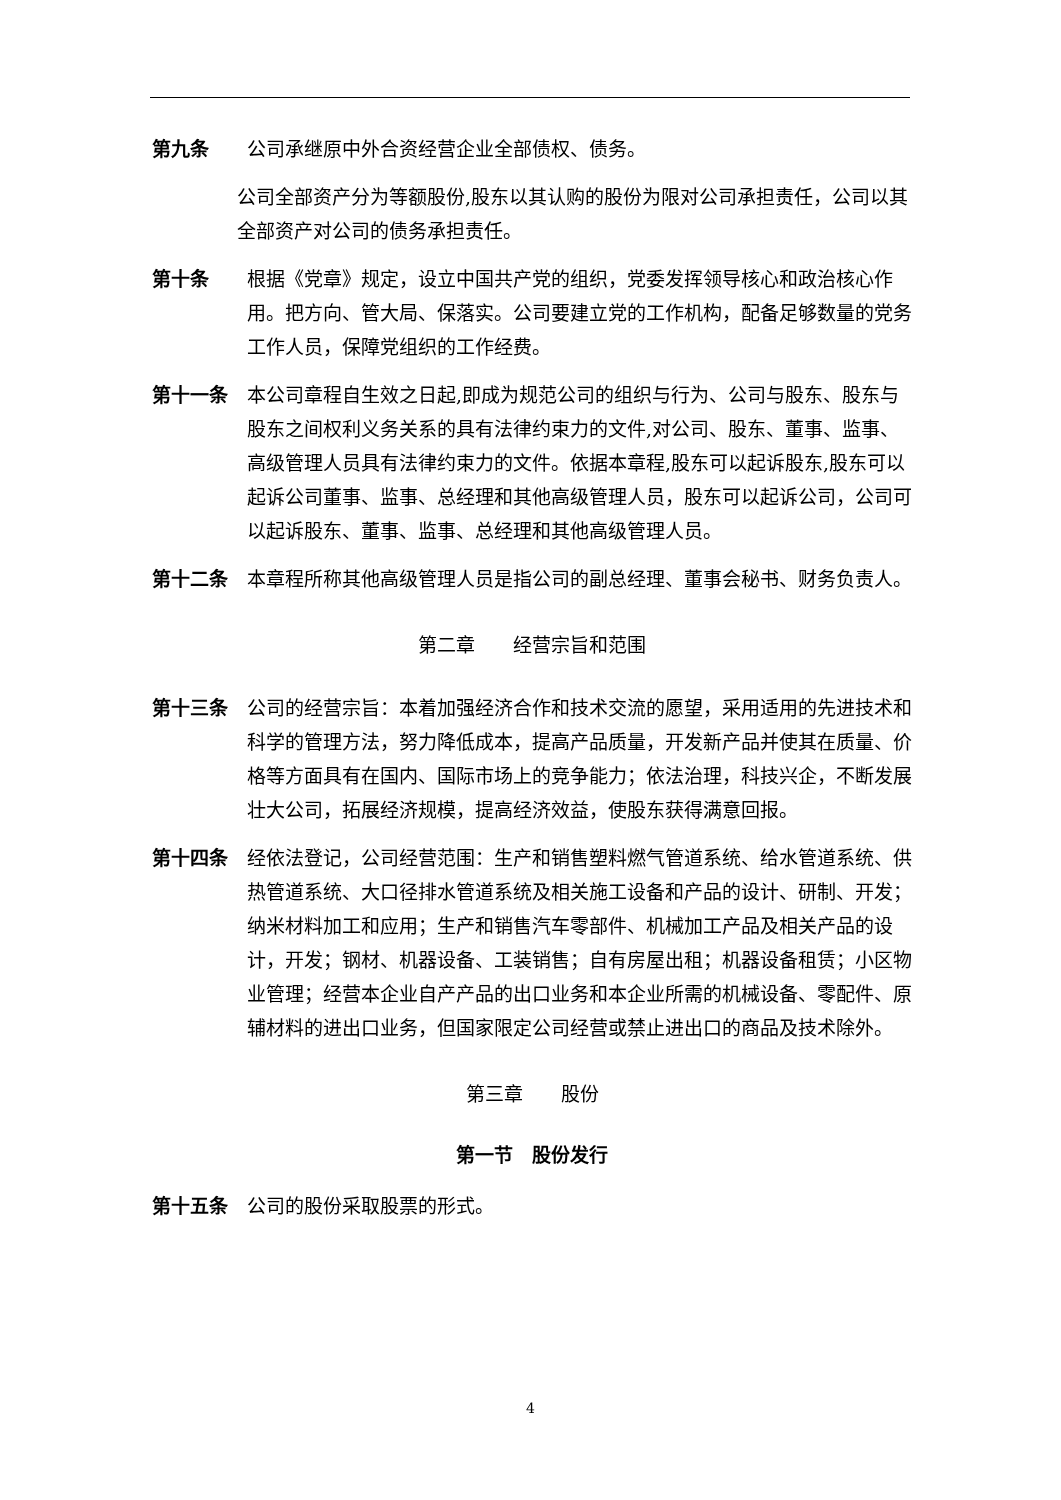第九条 公司承继原中外合资经营企业全部债权、债务。
公司全部资产分为等额股份,股东以其认购的股份为限对公司承担责任，公司以其全部资产对公司的债务承担责任。
第十条 根据《党章》规定，设立中国共产党的组织，党委发挥领导核心和政治核心作用。把方向、管大局、保落实。公司要建立党的工作机构，配备足够数量的党务工作人员，保障党组织的工作经费。
第十一条 本公司章程自生效之日起,即成为规范公司的组织与行为、公司与股东、股东与股东之间权利义务关系的具有法律约束力的文件,对公司、股东、董事、监事、高级管理人员具有法律约束力的文件。依据本章程,股东可以起诉股东,股东可以起诉公司董事、监事、总经理和其他高级管理人员，股东可以起诉公司，公司可以起诉股东、董事、监事、总经理和其他高级管理人员。
第十二条 本章程所称其他高级管理人员是指公司的副总经理、董事会秘书、财务负责人。
第二章　　经营宗旨和范围
第十三条 公司的经营宗旨：本着加强经济合作和技术交流的愿望，采用适用的先进技术和科学的管理方法，努力降低成本，提高产品质量，开发新产品并使其在质量、价格等方面具有在国内、国际市场上的竞争能力；依法治理，科技兴企，不断发展壮大公司，拓展经济规模，提高经济效益，使股东获得满意回报。
第十四条 经依法登记，公司经营范围：生产和销售塑料燃气管道系统、给水管道系统、供热管道系统、大口径排水管道系统及相关施工设备和产品的设计、研制、开发；纳米材料加工和应用；生产和销售汽车零部件、机械加工产品及相关产品的设计，开发；钢材、机器设备、工装销售；自有房屋出租；机器设备租赁；小区物业管理；经营本企业自产产品的出口业务和本企业所需的机械设备、零配件、原辅材料的进出口业务，但国家限定公司经营或禁止进出口的商品及技术除外。
第三章　　股份
第一节　股份发行
第十五条 公司的股份采取股票的形式。
4